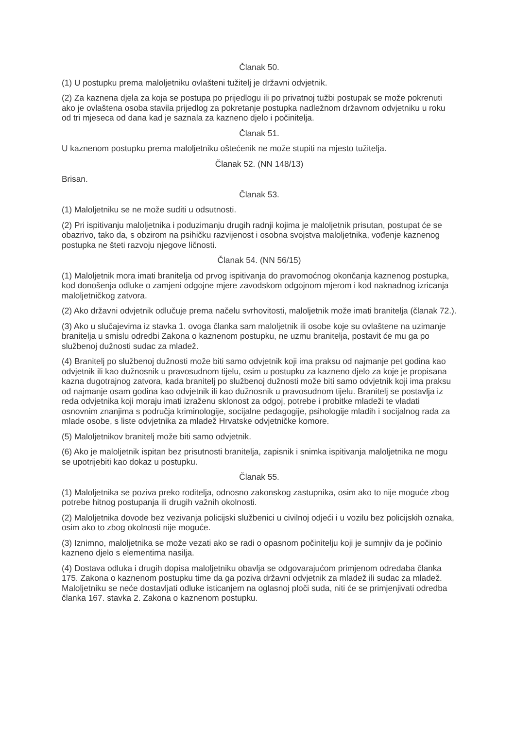Članak 50.
(1) U postupku prema maloljetniku ovlašteni tužitelj je državni odvjetnik.
(2) Za kaznena djela za koja se postupa po prijedlogu ili po privatnoj tužbi postupak se može pokrenuti ako je ovlaštena osoba stavila prijedlog za pokretanje postupka nadležnom državnom odvjetniku u roku od tri mjeseca od dana kad je saznala za kazneno djelo i počinitelja.
Članak 51.
U kaznenom postupku prema maloljetniku oštećenik ne može stupiti na mjesto tužitelja.
Članak 52. (NN 148/13)
Brisan.
Članak 53.
(1) Maloljetniku se ne može suditi u odsutnosti.
(2) Pri ispitivanju maloljetnika i poduzimanju drugih radnji kojima je maloljetnik prisutan, postupat će se obazrivo, tako da, s obzirom na psihičku razvijenost i osobna svojstva maloljetnika, vođenje kaznenog postupka ne šteti razvoju njegove ličnosti.
Članak 54. (NN 56/15)
(1) Maloljetnik mora imati branitelja od prvog ispitivanja do pravomoćnog okončanja kaznenog postupka, kod donošenja odluke o zamjeni odgojne mjere zavodskom odgojnom mjerom i kod naknadnog izricanja maloljetničkog zatvora.
(2) Ako državni odvjetnik odlučuje prema načelu svrhovitosti, maloljetnik može imati branitelja (članak 72.).
(3) Ako u slučajevima iz stavka 1. ovoga članka sam maloljetnik ili osobe koje su ovlaštene na uzimanje branitelja u smislu odredbi Zakona o kaznenom postupku, ne uzmu branitelja, postavit će mu ga po službenoj dužnosti sudac za mladež.
(4) Branitelj po službenoj dužnosti može biti samo odvjetnik koji ima praksu od najmanje pet godina kao odvjetnik ili kao dužnosnik u pravosudnom tijelu, osim u postupku za kazneno djelo za koje je propisana kazna dugotrajnog zatvora, kada branitelj po službenoj dužnosti može biti samo odvjetnik koji ima praksu od najmanje osam godina kao odvjetnik ili kao dužnosnik u pravosudnom tijelu. Branitelj se postavlja iz reda odvjetnika koji moraju imati izraženu sklonost za odgoj, potrebe i probitke mladeži te vladati osnovnim znanjima s područja kriminologije, socijalne pedagogije, psihologije mladih i socijalnog rada za mlade osobe, s liste odvjetnika za mladež Hrvatske odvjetničke komore.
(5) Maloljetnikov branitelj može biti samo odvjetnik.
(6) Ako je maloljetnik ispitan bez prisutnosti branitelja, zapisnik i snimka ispitivanja maloljetnika ne mogu se upotrijebiti kao dokaz u postupku.
Članak 55.
(1) Maloljetnika se poziva preko roditelja, odnosno zakonskog zastupnika, osim ako to nije moguće zbog potrebe hitnog postupanja ili drugih važnih okolnosti.
(2) Maloljetnika dovode bez vezivanja policijski službenici u civilnoj odjeći i u vozilu bez policijskih oznaka, osim ako to zbog okolnosti nije moguće.
(3) Iznimno, maloljetnika se može vezati ako se radi o opasnom počinitelju koji je sumnjiv da je počinio kazneno djelo s elementima nasilja.
(4) Dostava odluka i drugih dopisa maloljetniku obavlja se odgovarajućom primjenom odredaba članka 175. Zakona o kaznenom postupku time da ga poziva državni odvjetnik za mladež ili sudac za mladež. Maloljetniku se neće dostavljati odluke isticanjem na oglasnoj ploči suda, niti će se primjenjivati odredba članka 167. stavka 2. Zakona o kaznenom postupku.